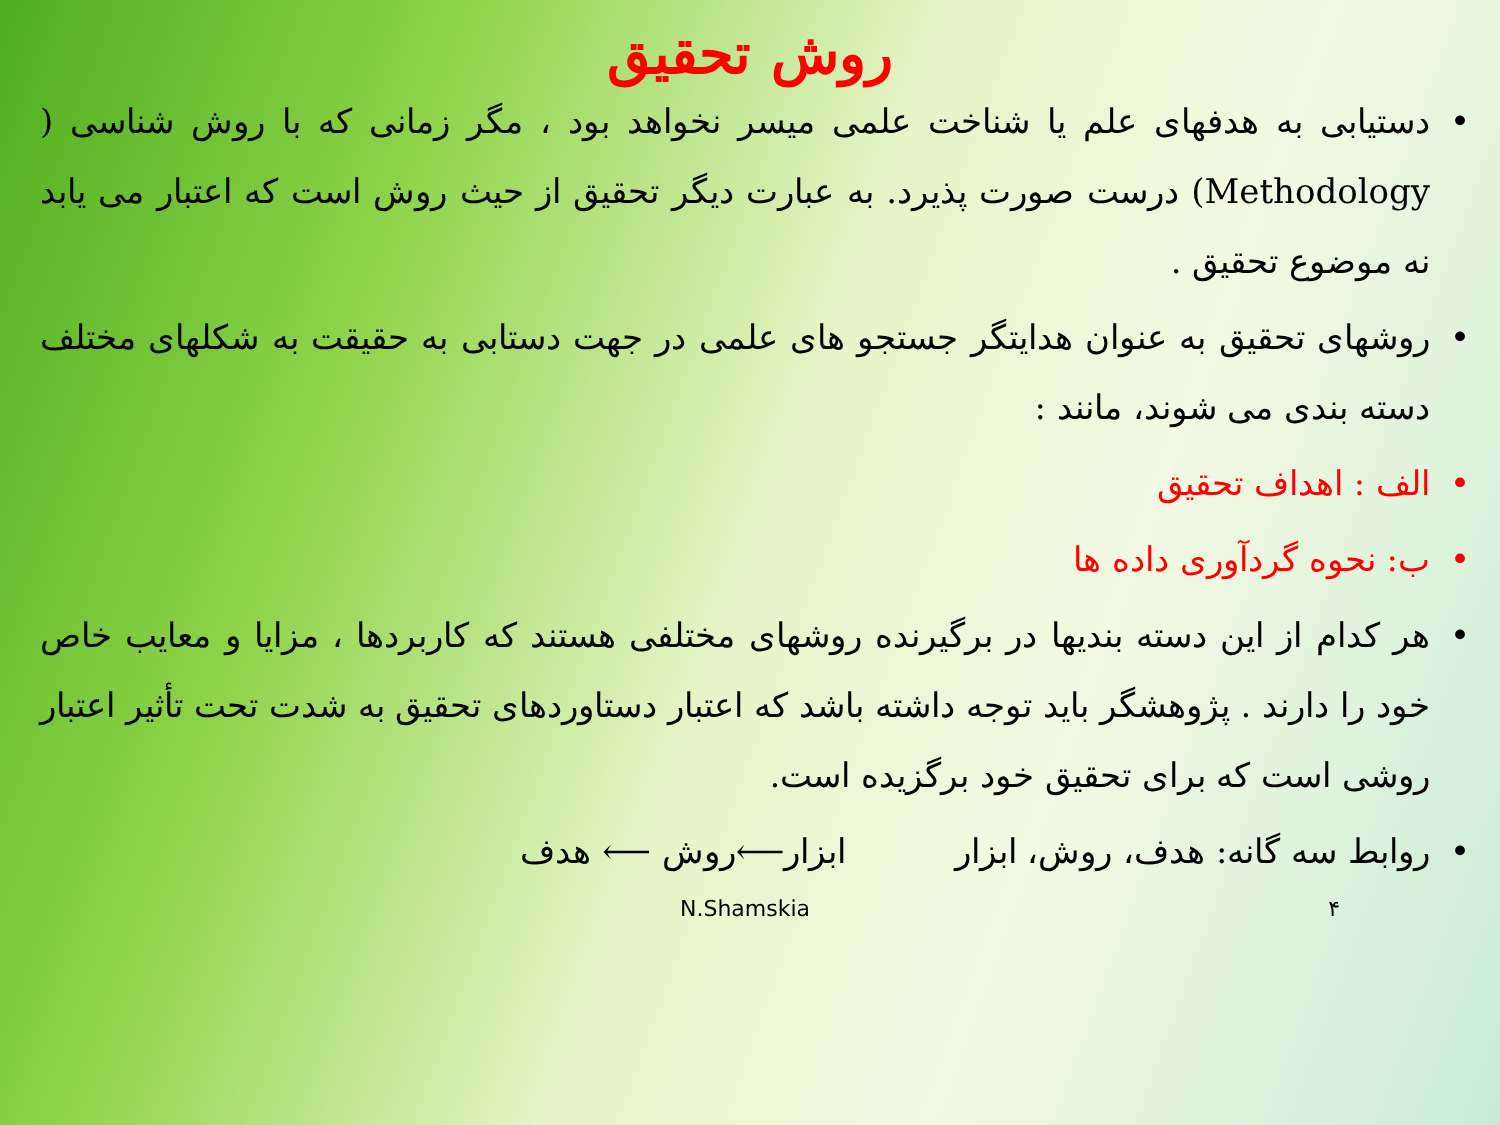روش تحقیق
• دستیابی به هدفهای علم یا شناخت علمی میسر نخواهد بود ، مگر زمانی که با روش شناسی ( Methodology) درست صورت پذیرد. به عبارت دیگر تحقیق از حیث روش است که اعتبار می یابد نه موضوع تحقیق .
• روشهای تحقیق به عنوان هدایتگر جستجو های علمی در جهت دستابی به حقیقت به شکلهای مختلف دسته بندی می شوند، مانند :
• الف : اهداف تحقیق
• ب: نحوه گردآوری داده ها
• هر کدام از این دسته بندیها در برگیرنده روشهای مختلفی هستند که کاربردها ، مزایا و معایب خاص خود را دارند . پژوهشگر باید توجه داشته باشد که اعتبار دستاوردهای تحقیق به شدت تحت تأثیر اعتبار روشی است که برای تحقیق خود برگزیده است.
• روابط سه گانه: هدف، روش، ابزار ابزار⟵روش ⟵ هدف
N.Shamskia ۴